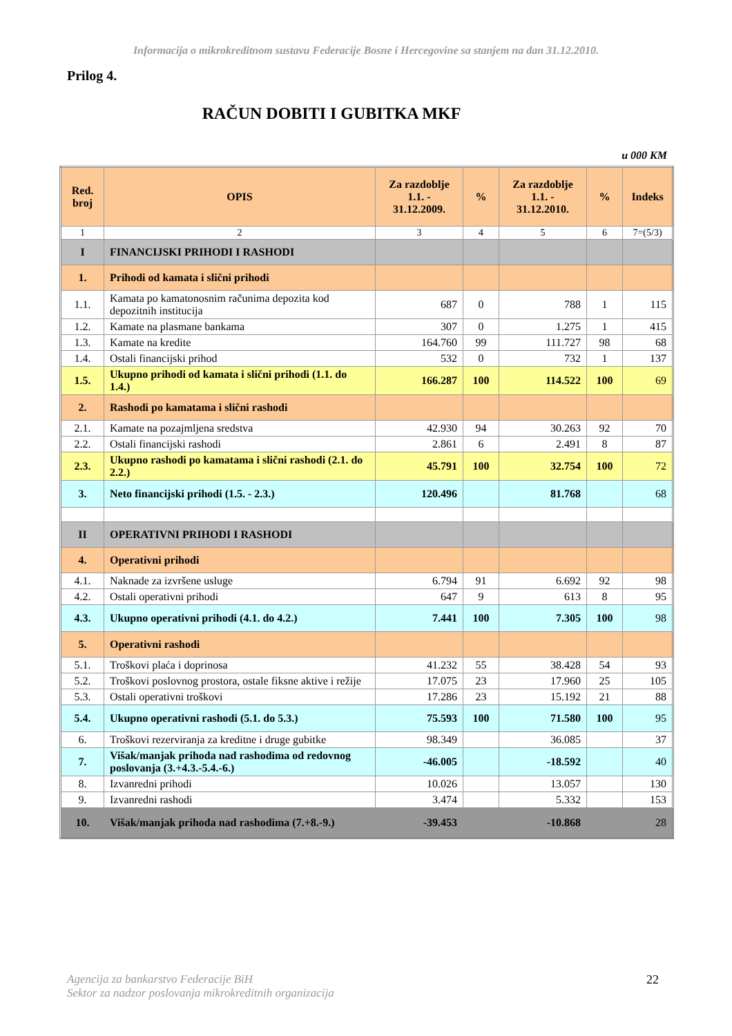Informacija o mikrokreditnom sustavu Federacije Bosne i Hercegovine sa stanjem na dan 31.12.2010.
Prilog 4.
RAČUN DOBITI I GUBITKA MKF
u 000 KM
| Red. broj | OPIS | Za razdoblje 1.1. - 31.12.2009. | % | Za razdoblje 1.1. - 31.12.2010. | % | Indeks |
| --- | --- | --- | --- | --- | --- | --- |
| 1 | 2 | 3 | 4 | 5 | 6 | 7=(5/3) |
| I | FINANCIJSKI PRIHODI I RASHODI | | | | | |
| 1. | Prihodi od kamata i slični prihodi | | | | | |
| 1.1. | Kamata po kamatonosnim računima depozita kod depozitnih institucija | 687 | 0 | 788 | 1 | 115 |
| 1.2. | Kamate na plasmane bankama | 307 | 0 | 1.275 | 1 | 415 |
| 1.3. | Kamate na kredite | 164.760 | 99 | 111.727 | 98 | 68 |
| 1.4. | Ostali financijski prihod | 532 | 0 | 732 | 1 | 137 |
| 1.5. | Ukupno prihodi od kamata i slični prihodi (1.1. do 1.4.) | 166.287 | 100 | 114.522 | 100 | 69 |
| 2. | Rashodi po kamatama i slični rashodi | | | | | |
| 2.1. | Kamate na pozajmljena sredstva | 42.930 | 94 | 30.263 | 92 | 70 |
| 2.2. | Ostali financijski rashodi | 2.861 | 6 | 2.491 | 8 | 87 |
| 2.3. | Ukupno rashodi po kamatama i slični rashodi (2.1. do 2.2.) | 45.791 | 100 | 32.754 | 100 | 72 |
| 3. | Neto financijski prihodi (1.5. - 2.3.) | 120.496 | | 81.768 | | 68 |
| II | OPERATIVNI PRIHODI I RASHODI | | | | | |
| 4. | Operativni prihodi | | | | | |
| 4.1. | Naknade za izvršene usluge | 6.794 | 91 | 6.692 | 92 | 98 |
| 4.2. | Ostali operativni prihodi | 647 | 9 | 613 | 8 | 95 |
| 4.3. | Ukupno operativni prihodi (4.1. do 4.2.) | 7.441 | 100 | 7.305 | 100 | 98 |
| 5. | Operativni rashodi | | | | | |
| 5.1. | Troškovi plaća i doprinosa | 41.232 | 55 | 38.428 | 54 | 93 |
| 5.2. | Troškovi poslovnog prostora, ostale fiksne aktive i režije | 17.075 | 23 | 17.960 | 25 | 105 |
| 5.3. | Ostali operativni troškovi | 17.286 | 23 | 15.192 | 21 | 88 |
| 5.4. | Ukupno operativni rashodi (5.1. do 5.3.) | 75.593 | 100 | 71.580 | 100 | 95 |
| 6. | Troškovi rezerviranja za kreditne i druge gubitke | 98.349 | | 36.085 | | 37 |
| 7. | Višak/manjak prihoda nad rashodima od redovnog poslovanja (3.+4.3.-5.4.-6.) | -46.005 | | -18.592 | | 40 |
| 8. | Izvanredni prihodi | 10.026 | | 13.057 | | 130 |
| 9. | Izvanredni rashodi | 3.474 | | 5.332 | | 153 |
| 10. | Višak/manjak prihoda nad rashodima (7.+8.-9.) | -39.453 | | -10.868 | | 28 |
Agencija za bankarstvo Federacije BiH
Sektor za nadzor poslovanja mikrokreditnih organizacija
22